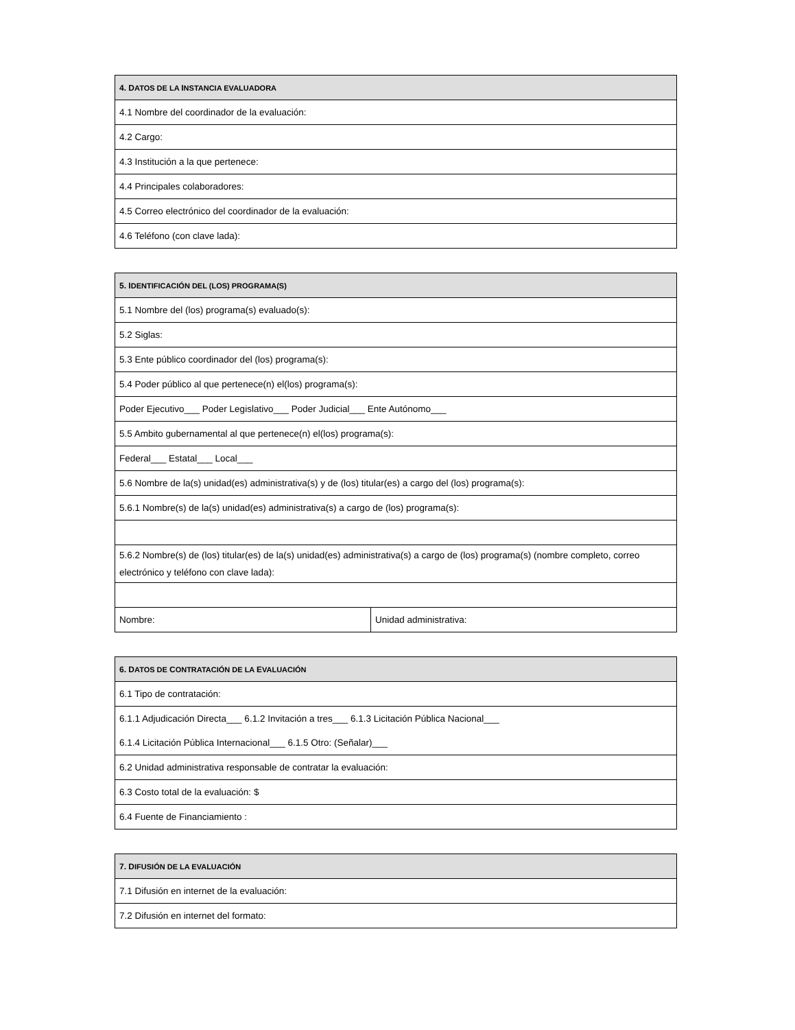| 4. D ATOS DE LA I NSTANCIA EVALUADORA |
| --- |
| 4.1 Nombre del coordinador de la evaluación: |
| 4.2 Cargo: |
| 4.3 Institución a la que pertenece: |
| 4.4 Principales colaboradores: |
| 4.5 Correo electrónico del coordinador de la evaluación: |
| 4.6 Teléfono (con clave lada): |
| 5. I DENTIFICACIÓN DEL (LOS) PROGRAMA(S) | |
| --- | --- |
| 5.1 Nombre del (los) programa(s) evaluado(s): | |
| 5.2 Siglas: | |
| 5.3 Ente público coordinador del (los) programa(s): | |
| 5.4 Poder público al que pertenece(n) el(los) programa(s): | |
| Poder Ejecutivo___ Poder Legislativo___ Poder Judicial___ Ente Autónomo___ | |
| 5.5 Ambito gubernamental al que pertenece(n) el(los) programa(s): | |
| Federal___ Estatal___ Local___ | |
| 5.6 Nombre de la(s) unidad(es) administrativa(s) y de (los) titular(es) a cargo del (los) programa(s): | |
| 5.6.1 Nombre(s) de la(s) unidad(es) administrativa(s) a cargo de (los) programa(s): | |
| 5.6.2 Nombre(s) de (los) titular(es) de la(s) unidad(es) administrativa(s) a cargo de (los) programa(s) (nombre completo, correo electrónico y teléfono con clave lada): | |
| Nombre: | Unidad administrativa: |
| 6. D ATOS DE C ONTRATACIÓN DE LA E VALUACIÓN |
| --- |
| 6.1 Tipo de contratación: |
| 6.1.1 Adjudicación Directa___ 6.1.2 Invitación a tres___ 6.1.3 Licitación Pública Nacional___ 6.1.4 Licitación Pública Internacional___ 6.1.5 Otro: (Señalar)___ |
| 6.2 Unidad administrativa responsable de contratar la evaluación: |
| 6.3 Costo total de la evaluación: $ |
| 6.4 Fuente de Financiamiento : |
| 7. D IFUSIÓN DE LA EVALUACIÓN |
| --- |
| 7.1 Difusión en internet de la evaluación: |
| 7.2 Difusión en internet del formato: |